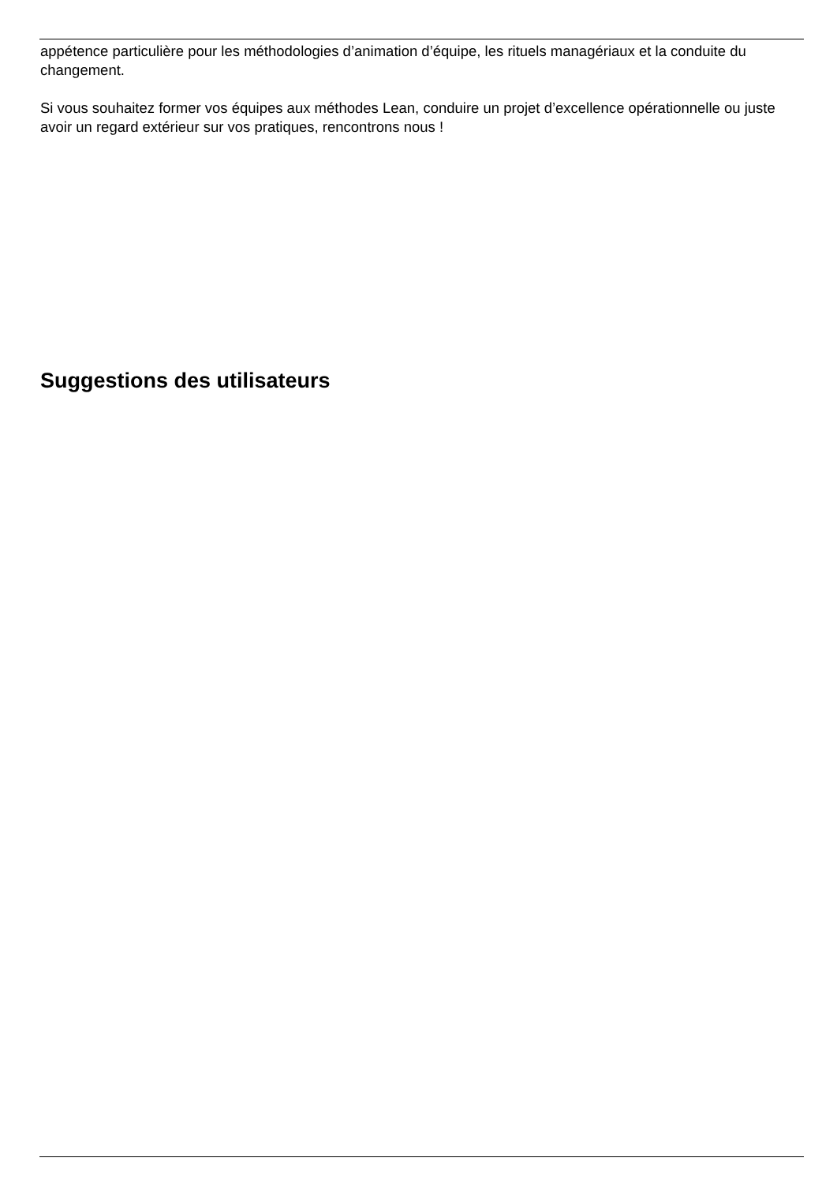appétence particulière pour les méthodologies d’animation d’équipe, les rituels managériaux et la conduite du changement.
Si vous souhaitez former vos équipes aux méthodes Lean, conduire un projet d’excellence opérationnelle ou juste avoir un regard extérieur sur vos pratiques, rencontrons nous !
Suggestions des utilisateurs